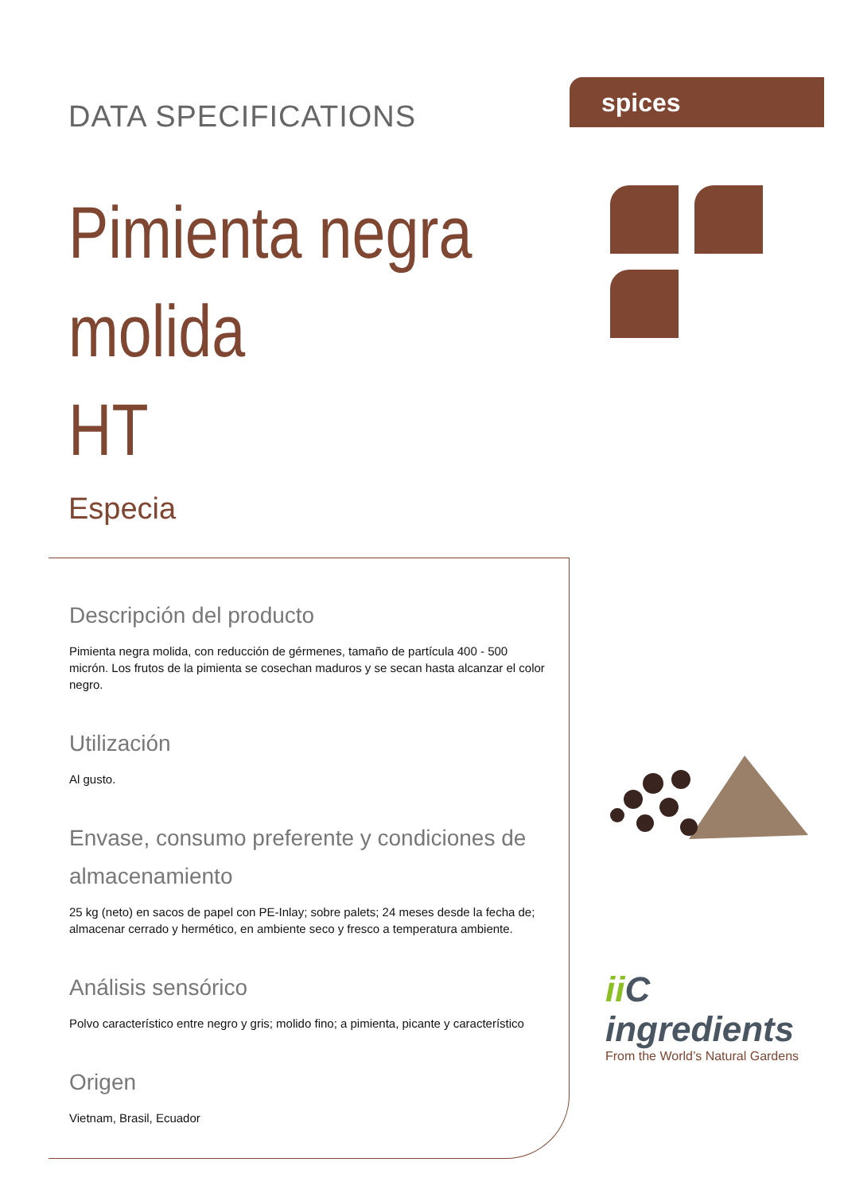DATA SPECIFICATIONS
Pimienta negra molida
HT
Especia
Descripción del producto
Pimienta negra molida, con reducción de gérmenes, tamaño de partícula 400 - 500 micrón. Los frutos de la pimienta se cosechan maduros y se secan hasta alcanzar el color negro.
Utilización
Al gusto.
Envase, consumo preferente y condiciones de almacenamiento
25 kg (neto) en sacos de papel con PE-Inlay; sobre palets; 24 meses desde la fecha de; almacenar cerrado y hermético, en ambiente seco y fresco a temperatura ambiente.
Análisis sensórico
Polvo característico entre negro y gris; molido fino; a pimienta, picante y característico
Origen
Vietnam, Brasil, Ecuador
spices
ii C ingredients
From the World’s Natural Gardens